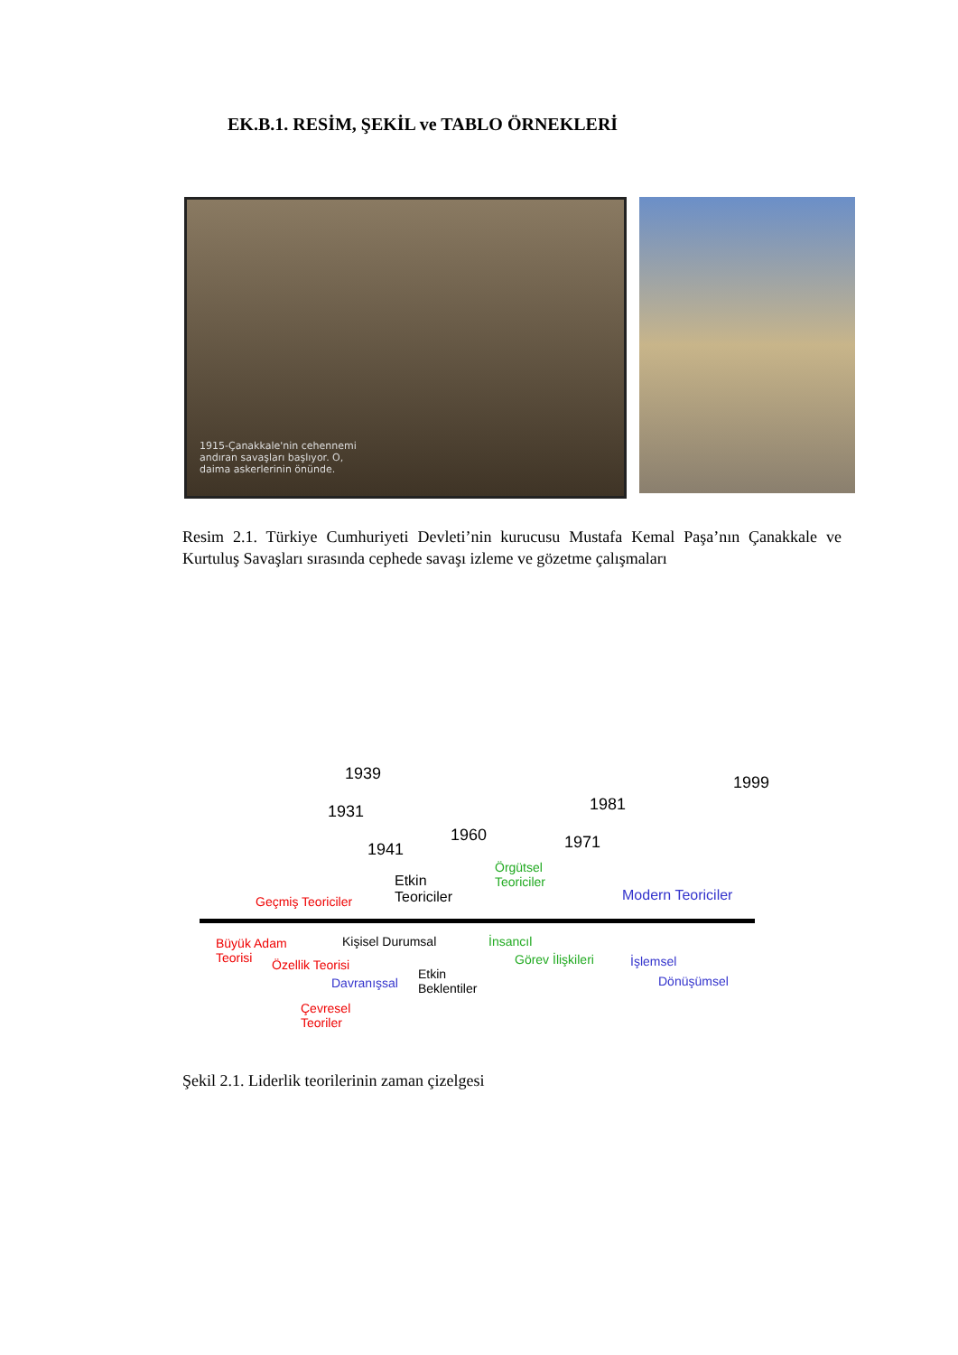EK.B.1. RESİM, ŞEKİL ve TABLO ÖRNEKLERİ
1915-Çanakkale'nin cehennemi
andıran savaşları başlıyor. O,
daima askerlerinin önünde.
Resim 2.1. Türkiye Cumhuriyeti Devleti’nin kurucusu Mustafa Kemal Paşa’nın Çanakkale ve Kurtuluş Savaşları sırasında cephede savaşı izleme ve gözetme çalışmaları
1939 1999
1931 1981
1960 1971 1941
Etkin
Teoriciler
Örgütsel
Teoriciler
Geçmiş Teoriciler Modern Teoriciler
Büyük Adam
Teorisi
Kişisel Durumsal İnsancıl
Özellik Teorisi Görev İlişkileri İşlemsel
Davranışsal
Etkin
Beklentiler
Dönüşümsel
Çevresel
Teoriler
Şekil 2.1. Liderlik teorilerinin zaman çizelgesi